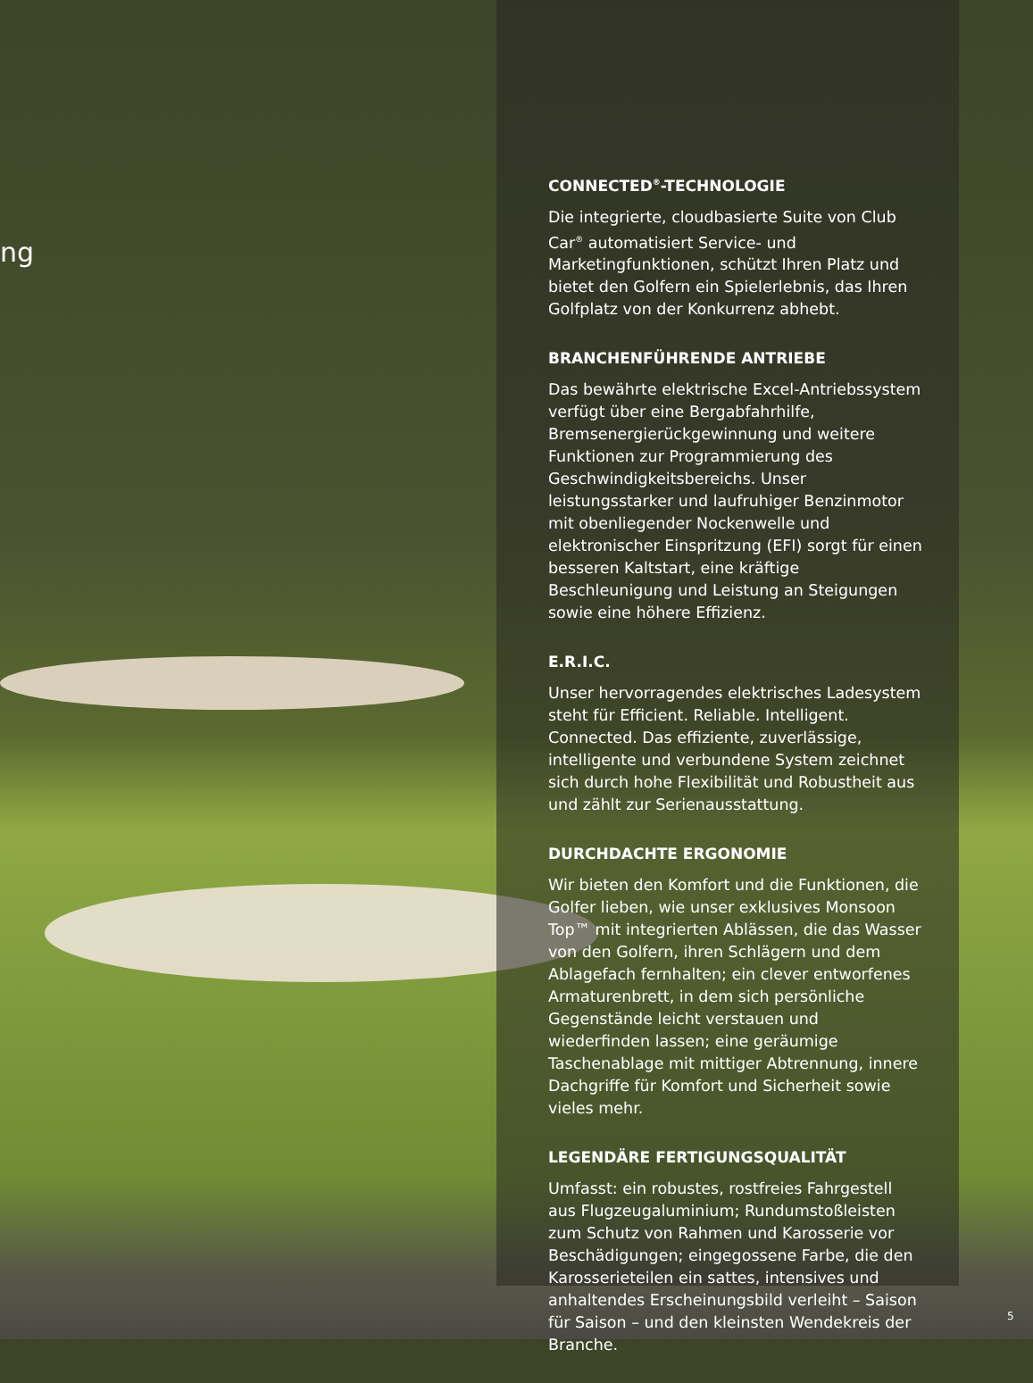ng
CONNECTED<sup>®</sup>-TECHNOLOGIE
Die integrierte, cloudbasierte Suite von Club Car<sup>®</sup> automatisiert Service- und Marketingfunktionen, schützt Ihren Platz und bietet den Golfern ein Spielerlebnis, das Ihren Golfplatz von der Konkurrenz abhebt.
BRANCHENFÜHRENDE ANTRIEBE
Das bewährte elektrische Excel-Antriebssystem verfügt über eine Bergabfahrhilfe, Bremsenergierückgewinnung und weitere Funktionen zur Programmierung des Geschwindigkeitsbereichs. Unser leistungsstarker und laufruhiger Benzinmotor mit obenliegender Nockenwelle und elektronischer Einspritzung (EFI) sorgt für einen besseren Kaltstart, eine kräftige Beschleunigung und Leistung an Steigungen sowie eine höhere Effizienz.
E.R.I.C.
Unser hervorragendes elektrisches Ladesystem steht für Efficient. Reliable. Intelligent. Connected. Das effiziente, zuverlässige, intelligente und verbundene System zeichnet sich durch hohe Flexibilität und Robustheit aus und zählt zur Serienausstattung.
DURCHDACHTE ERGONOMIE
Wir bieten den Komfort und die Funktionen, die Golfer lieben, wie unser exklusives Monsoon Top™ mit integrierten Ablässen, die das Wasser von den Golfern, ihren Schlägern und dem Ablagefach fernhalten; ein clever entworfenes Armaturenbrett, in dem sich persönliche Gegenstände leicht verstauen und wiederfinden lassen; eine geräumige Taschenablage mit mittiger Abtrennung, innere Dachgriffe für Komfort und Sicherheit sowie vieles mehr.
LEGENDÄRE FERTIGUNGSQUALITÄT
Umfasst: ein robustes, rostfreies Fahrgestell aus Flugzeugaluminium; Rundumstoßleisten zum Schutz von Rahmen und Karosserie vor Beschädigungen; eingegossene Farbe, die den Karosserieteilen ein sattes, intensives und anhaltendes Erscheinungsbild verleiht – Saison für Saison – und den kleinsten Wendekreis der Branche.
5